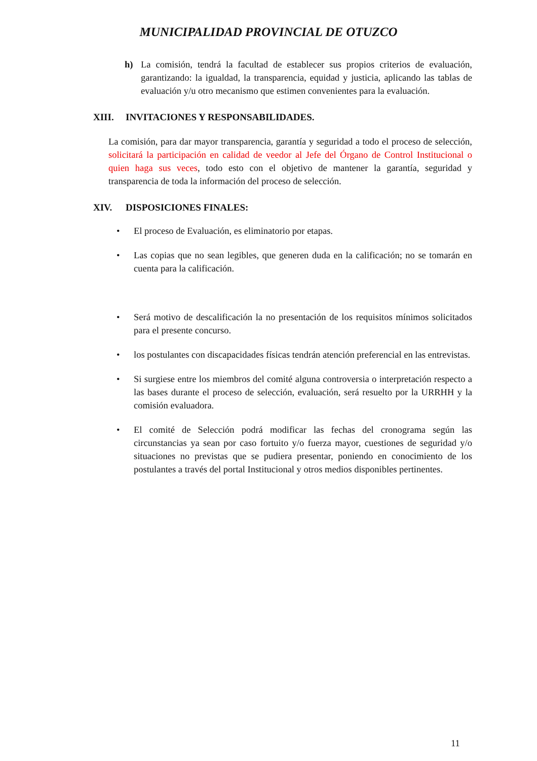MUNICIPALIDAD PROVINCIAL DE OTUZCO
h) La comisión, tendrá la facultad de establecer sus propios criterios de evaluación, garantizando: la igualdad, la transparencia, equidad y justicia, aplicando las tablas de evaluación y/u otro mecanismo que estimen convenientes para la evaluación.
XIII. INVITACIONES Y RESPONSABILIDADES.
La comisión, para dar mayor transparencia, garantía y seguridad a todo el proceso de selección, solicitará la participación en calidad de veedor al Jefe del Órgano de Control Institucional o quien haga sus veces, todo esto con el objetivo de mantener la garantía, seguridad y transparencia de toda la información del proceso de selección.
XIV. DISPOSICIONES FINALES:
• El proceso de Evaluación, es eliminatorio por etapas.
• Las copias que no sean legibles, que generen duda en la calificación; no se tomarán en cuenta para la calificación.
• Será motivo de descalificación la no presentación de los requisitos mínimos solicitados para el presente concurso.
• los postulantes con discapacidades físicas tendrán atención preferencial en las entrevistas.
• Si surgiese entre los miembros del comité alguna controversia o interpretación respecto a las bases durante el proceso de selección, evaluación, será resuelto por la URRHH y la comisión evaluadora.
• El comité de Selección podrá modificar las fechas del cronograma según las circunstancias ya sean por caso fortuito y/o fuerza mayor, cuestiones de seguridad y/o situaciones no previstas que se pudiera presentar, poniendo en conocimiento de los postulantes a través del portal Institucional y otros medios disponibles pertinentes.
11